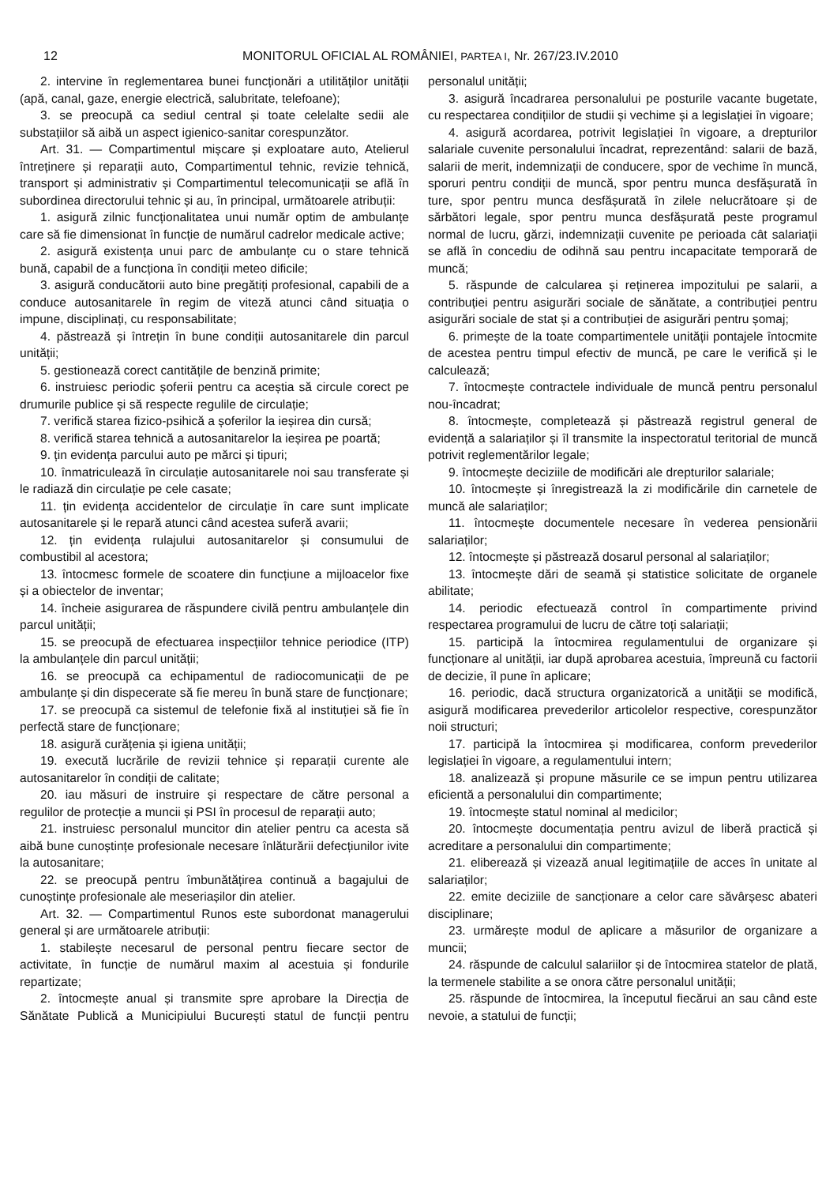12 MONITORUL OFICIAL AL ROMÂNIEI, PARTEA I, Nr. 267/23.IV.2010
2. intervine în reglementarea bunei funcționări a utilităților unității (apă, canal, gaze, energie electrică, salubritate, telefoane);
3. se preocupă ca sediul central și toate celelalte sedii ale substațiilor să aibă un aspect igienico-sanitar corespunzător.
Art. 31. — Compartimentul mișcare și exploatare auto, Atelierul întreținere și reparații auto, Compartimentul tehnic, revizie tehnică, transport și administrativ și Compartimentul telecomunicații se află în subordinea directorului tehnic și au, în principal, următoarele atribuții:
1. asigură zilnic funcționalitatea unui număr optim de ambulanțe care să fie dimensionat în funcție de numărul cadrelor medicale active;
2. asigură existența unui parc de ambulanțe cu o stare tehnică bună, capabil de a funcționa în condiții meteo dificile;
3. asigură conducătorii auto bine pregătiți profesional, capabili de a conduce autosanitarele în regim de viteză atunci când situația o impune, disciplinați, cu responsabilitate;
4. păstrează și întrețin în bune condiții autosanitarele din parcul unității;
5. gestionează corect cantitățile de benzină primite;
6. instruiesc periodic șoferii pentru ca aceștia să circule corect pe drumurile publice și să respecte regulile de circulație;
7. verifică starea fizico-psihică a șoferilor la ieșirea din cursă;
8. verifică starea tehnică a autosanitarelor la ieșirea pe poartă;
9. țin evidența parcului auto pe mărci și tipuri;
10. înmatriculează în circulație autosanitarele noi sau transferate și le radiază din circulație pe cele casate;
11. țin evidența accidentelor de circulație în care sunt implicate autosanitarele și le repară atunci când acestea suferă avarii;
12. țin evidența rulajului autosanitarelor și consumului de combustibil al acestora;
13. întocmesc formele de scoatere din funcțiune a mijloacelor fixe și a obiectelor de inventar;
14. încheie asigurarea de răspundere civilă pentru ambulanțele din parcul unității;
15. se preocupă de efectuarea inspecțiilor tehnice periodice (ITP) la ambulanțele din parcul unității;
16. se preocupă ca echipamentul de radiocomunicații de pe ambulanțe și din dispecerate să fie mereu în bună stare de funcționare;
17. se preocupă ca sistemul de telefonie fixă al instituției să fie în perfectă stare de funcționare;
18. asigură curățenia și igiena unității;
19. execută lucrările de revizii tehnice și reparații curente ale autosanitarelor în condiții de calitate;
20. iau măsuri de instruire și respectare de către personal a regulilor de protecție a muncii și PSI în procesul de reparații auto;
21. instruiesc personalul muncitor din atelier pentru ca acesta să aibă bune cunoștințe profesionale necesare înlăturării defecțiunilor ivite la autosanitare;
22. se preocupă pentru îmbunătățirea continuă a bagajului de cunoștințe profesionale ale meseriașilor din atelier.
Art. 32. — Compartimentul Runos este subordonat managerului general și are următoarele atribuții:
1. stabilește necesarul de personal pentru fiecare sector de activitate, în funcție de numărul maxim al acestuia și fondurile repartizate;
2. întocmește anual și transmite spre aprobare la Direcția de Sănătate Publică a Municipiului București statul de funcții pentru personalul unității;
3. asigură încadrarea personalului pe posturile vacante bugetate, cu respectarea condițiilor de studii și vechime și a legislației în vigoare;
4. asigură acordarea, potrivit legislației în vigoare, a drepturilor salariale cuvenite personalului încadrat, reprezentând: salarii de bază, salarii de merit, indemnizații de conducere, spor de vechime în muncă, sporuri pentru condiții de muncă, spor pentru munca desfășurată în ture, spor pentru munca desfășurată în zilele nelucrătoare și de sărbători legale, spor pentru munca desfășurată peste programul normal de lucru, gărzi, indemnizații cuvenite pe perioada cât salariații se află în concediu de odihnă sau pentru incapacitate temporară de muncă;
5. răspunde de calcularea și reținerea impozitului pe salarii, a contribuției pentru asigurări sociale de sănătate, a contribuției pentru asigurări sociale de stat și a contribuției de asigurări pentru șomaj;
6. primește de la toate compartimentele unității pontajele întocmite de acestea pentru timpul efectiv de muncă, pe care le verifică și le calculează;
7. întocmește contractele individuale de muncă pentru personalul nou-încadrat;
8. întocmește, completează și păstrează registrul general de evidență a salariaților și îl transmite la inspectoratul teritorial de muncă potrivit reglementărilor legale;
9. întocmește deciziile de modificări ale drepturilor salariale;
10. întocmește și înregistrează la zi modificările din carnetele de muncă ale salariaților;
11. întocmește documentele necesare în vederea pensionării salariaților;
12. întocmește și păstrează dosarul personal al salariaților;
13. întocmește dări de seamă și statistice solicitate de organele abilitate;
14. periodic efectuează control în compartimente privind respectarea programului de lucru de către toți salariații;
15. participă la întocmirea regulamentului de organizare și funcționare al unității, iar după aprobarea acestuia, împreună cu factorii de decizie, îl pune în aplicare;
16. periodic, dacă structura organizatorică a unității se modifică, asigură modificarea prevederilor articolelor respective, corespunzător noii structuri;
17. participă la întocmirea și modificarea, conform prevederilor legislației în vigoare, a regulamentului intern;
18. analizează și propune măsurile ce se impun pentru utilizarea eficientă a personalului din compartimente;
19. întocmește statul nominal al medicilor;
20. întocmește documentația pentru avizul de liberă practică și acreditare a personalului din compartimente;
21. eliberează și vizează anual legitimațiile de acces în unitate al salariaților;
22. emite deciziile de sancționare a celor care săvârșesc abateri disciplinare;
23. urmărește modul de aplicare a măsurilor de organizare a muncii;
24. răspunde de calculul salariilor și de întocmirea statelor de plată, la termenele stabilite a se onora către personalul unității;
25. răspunde de întocmirea, la începutul fiecărui an sau când este nevoie, a statului de funcții;